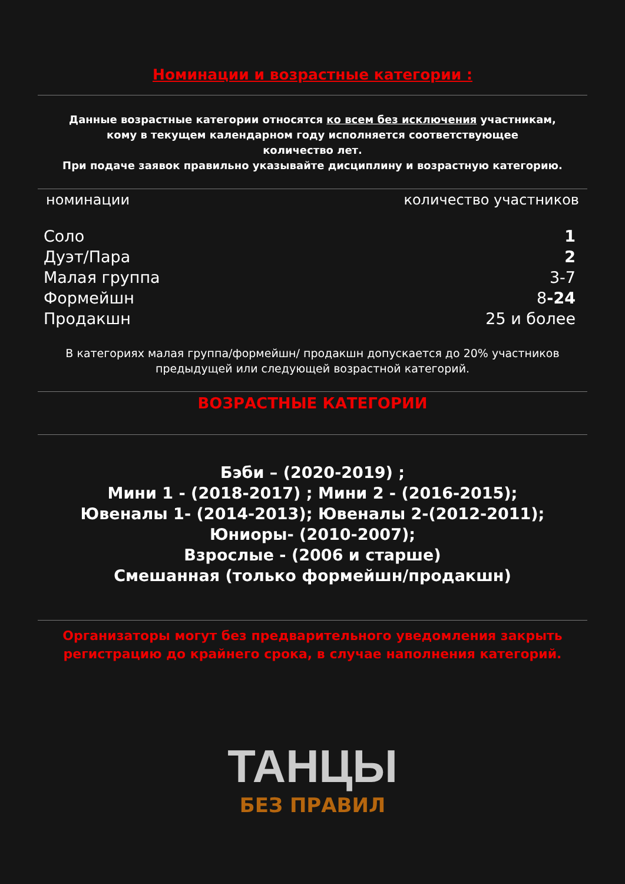Номинации и возрастные категории :
Данные возрастные категории относятся ко всем без исключения участникам,
кому в текущем календарном году исполняется соответствующее
количество лет.
При подаче заявок правильно указывайте дисциплину и возрастную категорию.
| номинации | количество участников |
| --- | --- |
| Соло | 1 |
| Дуэт/Пара | 2 |
| Малая группа | 3-7 |
| Формейшн | 8 -24 |
| Продакшн | 25 и более |
В категориях малая группа/формейшн/ продакшн допускается до 20% участников
предыдущей или следующей возрастной категорий.
ВОЗРАСТНЫЕ КАТЕГОРИИ
Бэби – (2020-2019) ;
Мини 1 - (2018-2017) ; Мини 2 - (2016-2015);
Ювеналы 1- (2014-2013); Ювеналы 2-(2012-2011);
Юниоры- (2010-2007);
Взрослые - (2006 и старше)
Смешанная (только формейшн/продакшн)
Организаторы могут без предварительного уведомления закрыть
регистрацию до крайнего срока, в случае наполнения категорий.
ТАНЦЫ
БЕЗ ПРАВИЛ